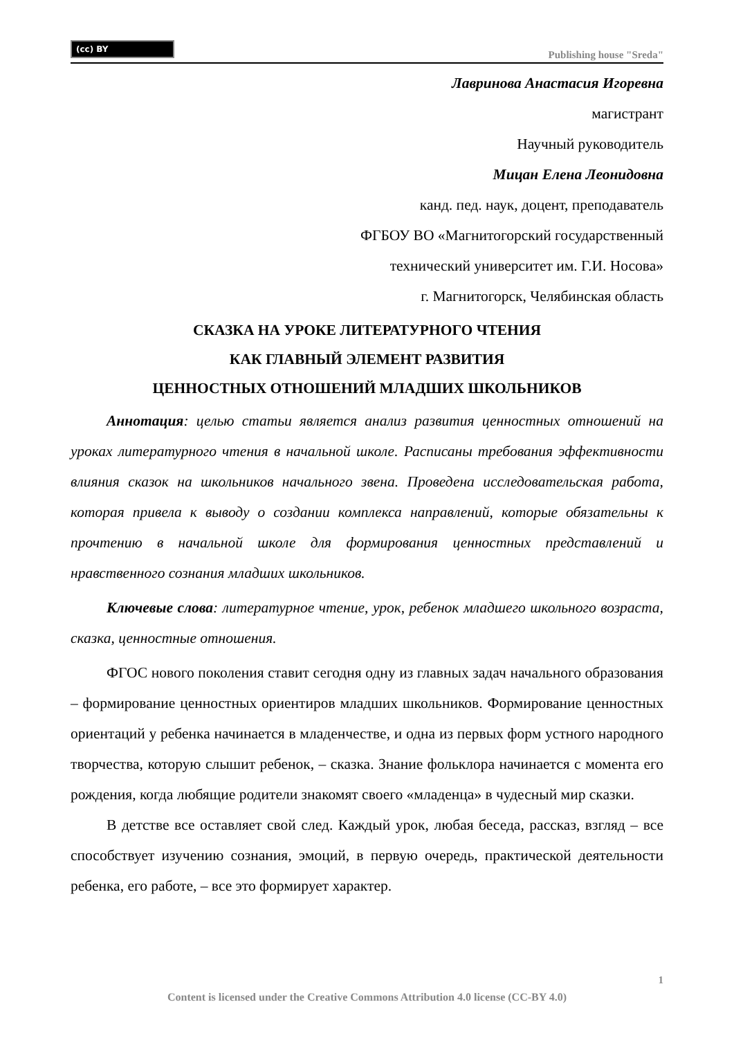(cc) BY
Publishing house "Sreda"
Лавринова Анастасия Игоревна
магистрант
Научный руководитель
Мицан Елена Леонидовна
канд. пед. наук, доцент, преподаватель
ФГБОУ ВО «Магнитогорский государственный
технический университет им. Г.И. Носова»
г. Магнитогорск, Челябинская область
СКАЗКА НА УРОКЕ ЛИТЕРАТУРНОГО ЧТЕНИЯ
КАК ГЛАВНЫЙ ЭЛЕМЕНТ РАЗВИТИЯ
ЦЕННОСТНЫХ ОТНОШЕНИЙ МЛАДШИХ ШКОЛЬНИКОВ
Аннотация: целью статьи является анализ развития ценностных отношений на уроках литературного чтения в начальной школе. Расписаны требования эффективности влияния сказок на школьников начального звена. Проведена исследовательская работа, которая привела к выводу о создании комплекса направлений, которые обязательны к прочтению в начальной школе для формирования ценностных представлений и нравственного сознания младших школьников.
Ключевые слова: литературное чтение, урок, ребенок младшего школьного возраста, сказка, ценностные отношения.
ФГОС нового поколения ставит сегодня одну из главных задач начального образования – формирование ценностных ориентиров младших школьников. Формирование ценностных ориентаций у ребенка начинается в младенчестве, и одна из первых форм устного народного творчества, которую слышит ребенок, – сказка. Знание фольклора начинается с момента его рождения, когда любящие родители знакомят своего «младенца» в чудесный мир сказки.
В детстве все оставляет свой след. Каждый урок, любая беседа, рассказ, взгляд – все способствует изучению сознания, эмоций, в первую очередь, практической деятельности ребенка, его работе, – все это формирует характер.
1
Content is licensed under the Creative Commons Attribution 4.0 license (CC-BY 4.0)